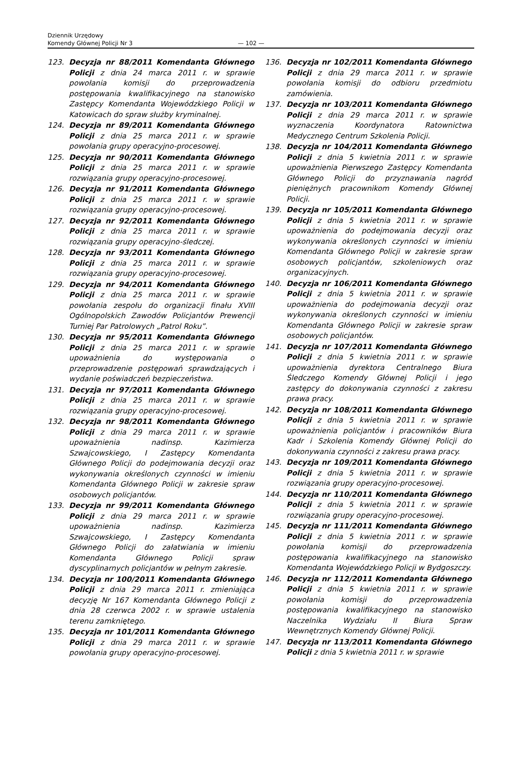Dziennik Urzędowy
Komendy Głównej Policji Nr 3
— 102 —
123. Decyzja nr 88/2011 Komendanta Głównego Policji z dnia 24 marca 2011 r. w sprawie powołania komisji do przeprowadzenia postępowania kwalifikacyjnego na stanowisko Zastępcy Komendanta Wojewódzkiego Policji w Katowicach do spraw służby kryminalnej.
124. Decyzja nr 89/2011 Komendanta Głównego Policji z dnia 25 marca 2011 r. w sprawie powołania grupy operacyjno-procesowej.
125. Decyzja nr 90/2011 Komendanta Głównego Policji z dnia 25 marca 2011 r. w sprawie rozwiązania grupy operacyjno-procesowej.
126. Decyzja nr 91/2011 Komendanta Głównego Policji z dnia 25 marca 2011 r. w sprawie rozwiązania grupy operacyjno-procesowej.
127. Decyzja nr 92/2011 Komendanta Głównego Policji z dnia 25 marca 2011 r. w sprawie rozwiązania grupy operacyjno-śledczej.
128. Decyzja nr 93/2011 Komendanta Głównego Policji z dnia 25 marca 2011 r. w sprawie rozwiązania grupy operacyjno-procesowej.
129. Decyzja nr 94/2011 Komendanta Głównego Policji z dnia 25 marca 2011 r. w sprawie powołania zespołu do organizacji finału XVIII Ogólnopolskich Zawodów Policjantów Prewencji Turniej Par Patrolowych „Patrol Roku”.
130. Decyzja nr 95/2011 Komendanta Głównego Policji z dnia 25 marca 2011 r. w sprawie upoważnienia do występowania o przeprowadzenie postępowań sprawdzających i wydanie poświadczeń bezpieczeństwa.
131. Decyzja nr 97/2011 Komendanta Głównego Policji z dnia 25 marca 2011 r. w sprawie rozwiązania grupy operacyjno-procesowej.
132. Decyzja nr 98/2011 Komendanta Głównego Policji z dnia 29 marca 2011 r. w sprawie upoważnienia nadinsp. Kazimierza Szwajcowskiego, I Zastępcy Komendanta Głównego Policji do podejmowania decyzji oraz wykonywania określonych czynności w imieniu Komendanta Głównego Policji w zakresie spraw osobowych policjantów.
133. Decyzja nr 99/2011 Komendanta Głównego Policji z dnia 29 marca 2011 r. w sprawie upoważnienia nadinsp. Kazimierza Szwajcowskiego, I Zastępcy Komendanta Głównego Policji do załatwiania w imieniu Komendanta Głównego Policji spraw dyscyplinarnych policjantów w pełnym zakresie.
134. Decyzja nr 100/2011 Komendanta Głównego Policji z dnia 29 marca 2011 r. zmieniająca decyzję Nr 167 Komendanta Głównego Policji z dnia 28 czerwca 2002 r. w sprawie ustalenia terenu zamkniętego.
135. Decyzja nr 101/2011 Komendanta Głównego Policji z dnia 29 marca 2011 r. w sprawie powołania grupy operacyjno-procesowej.
136. Decyzja nr 102/2011 Komendanta Głównego Policji z dnia 29 marca 2011 r. w sprawie powołania komisji do odbioru przedmiotu zamówienia.
137. Decyzja nr 103/2011 Komendanta Głównego Policji z dnia 29 marca 2011 r. w sprawie wyznaczenia Koordynatora Ratownictwa Medycznego Centrum Szkolenia Policji.
138. Decyzja nr 104/2011 Komendanta Głównego Policji z dnia 5 kwietnia 2011 r. w sprawie upoważnienia Pierwszego Zastępcy Komendanta Głównego Policji do przyznawania nagród pieniężnych pracownikom Komendy Głównej Policji.
139. Decyzja nr 105/2011 Komendanta Głównego Policji z dnia 5 kwietnia 2011 r. w sprawie upoważnienia do podejmowania decyzji oraz wykonywania określonych czynności w imieniu Komendanta Głównego Policji w zakresie spraw osobowych policjantów, szkoleniowych oraz organizacyjnych.
140. Decyzja nr 106/2011 Komendanta Głównego Policji z dnia 5 kwietnia 2011 r. w sprawie upoważnienia do podejmowania decyzji oraz wykonywania określonych czynności w imieniu Komendanta Głównego Policji w zakresie spraw osobowych policjantów.
141. Decyzja nr 107/2011 Komendanta Głównego Policji z dnia 5 kwietnia 2011 r. w sprawie upoważnienia dyrektora Centralnego Biura Śledczego Komendy Głównej Policji i jego zastępcy do dokonywania czynności z zakresu prawa pracy.
142. Decyzja nr 108/2011 Komendanta Głównego Policji z dnia 5 kwietnia 2011 r. w sprawie upoważnienia policjantów i pracowników Biura Kadr i Szkolenia Komendy Głównej Policji do dokonywania czynności z zakresu prawa pracy.
143. Decyzja nr 109/2011 Komendanta Głównego Policji z dnia 5 kwietnia 2011 r. w sprawie rozwiązania grupy operacyjno-procesowej.
144. Decyzja nr 110/2011 Komendanta Głównego Policji z dnia 5 kwietnia 2011 r. w sprawie rozwiązania grupy operacyjno-procesowej.
145. Decyzja nr 111/2011 Komendanta Głównego Policji z dnia 5 kwietnia 2011 r. w sprawie powołania komisji do przeprowadzenia postępowania kwalifikacyjnego na stanowisko Komendanta Wojewódzkiego Policji w Bydgoszczy.
146. Decyzja nr 112/2011 Komendanta Głównego Policji z dnia 5 kwietnia 2011 r. w sprawie powołania komisji do przeprowadzenia postępowania kwalifikacyjnego na stanowisko Naczelnika Wydziału II Biura Spraw Wewnętrznych Komendy Głównej Policji.
147. Decyzja nr 113/2011 Komendanta Głównego Policji z dnia 5 kwietnia 2011 r. w sprawie